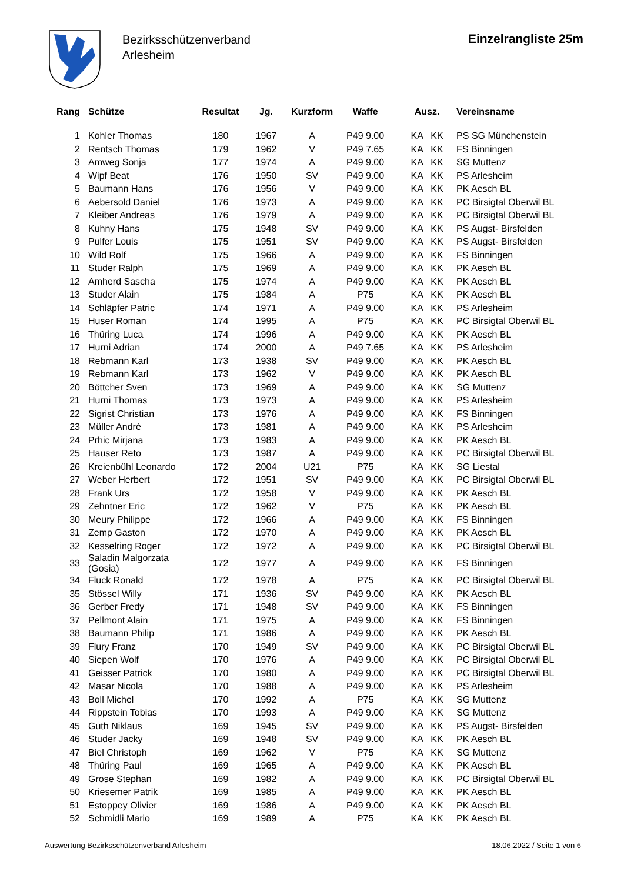Bezirksschützenverband
Arlesheim
Einzelrangliste 25m
| Rang | Schütze | Resultat | Jg. | Kurzform | Waffe | Ausz. | Vereinsname |
| --- | --- | --- | --- | --- | --- | --- | --- |
| 1 | Kohler Thomas | 180 | 1967 | A | P49 9.00 | KA KK | PS SG Münchenstein |
| 2 | Rentsch Thomas | 179 | 1962 | V | P49 7.65 | KA KK | FS Binningen |
| 3 | Amweg Sonja | 177 | 1974 | A | P49 9.00 | KA KK | SG Muttenz |
| 4 | Wipf Beat | 176 | 1950 | SV | P49 9.00 | KA KK | PS Arlesheim |
| 5 | Baumann Hans | 176 | 1956 | V | P49 9.00 | KA KK | PK Aesch BL |
| 6 | Aebersold Daniel | 176 | 1973 | A | P49 9.00 | KA KK | PC Birsigtal Oberwil BL |
| 7 | Kleiber Andreas | 176 | 1979 | A | P49 9.00 | KA KK | PC Birsigtal Oberwil BL |
| 8 | Kuhny Hans | 175 | 1948 | SV | P49 9.00 | KA KK | PS Augst- Birsfelden |
| 9 | Pulfer Louis | 175 | 1951 | SV | P49 9.00 | KA KK | PS Augst- Birsfelden |
| 10 | Wild Rolf | 175 | 1966 | A | P49 9.00 | KA KK | FS Binningen |
| 11 | Studer Ralph | 175 | 1969 | A | P49 9.00 | KA KK | PK Aesch BL |
| 12 | Amherd Sascha | 175 | 1974 | A | P49 9.00 | KA KK | PK Aesch BL |
| 13 | Studer Alain | 175 | 1984 | A | P75 | KA KK | PK Aesch BL |
| 14 | Schläpfer Patric | 174 | 1971 | A | P49 9.00 | KA KK | PS Arlesheim |
| 15 | Huser Roman | 174 | 1995 | A | P75 | KA KK | PC Birsigtal Oberwil BL |
| 16 | Thüring Luca | 174 | 1996 | A | P49 9.00 | KA KK | PK Aesch BL |
| 17 | Hurni Adrian | 174 | 2000 | A | P49 7.65 | KA KK | PS Arlesheim |
| 18 | Rebmann Karl | 173 | 1938 | SV | P49 9.00 | KA KK | PK Aesch BL |
| 19 | Rebmann Karl | 173 | 1962 | V | P49 9.00 | KA KK | PK Aesch BL |
| 20 | Böttcher Sven | 173 | 1969 | A | P49 9.00 | KA KK | SG Muttenz |
| 21 | Hurni Thomas | 173 | 1973 | A | P49 9.00 | KA KK | PS Arlesheim |
| 22 | Sigrist Christian | 173 | 1976 | A | P49 9.00 | KA KK | FS Binningen |
| 23 | Müller André | 173 | 1981 | A | P49 9.00 | KA KK | PS Arlesheim |
| 24 | Prhic Mirjana | 173 | 1983 | A | P49 9.00 | KA KK | PK Aesch BL |
| 25 | Hauser Reto | 173 | 1987 | A | P49 9.00 | KA KK | PC Birsigtal Oberwil BL |
| 26 | Kreienbühl Leonardo | 172 | 2004 | U21 | P75 | KA KK | SG Liestal |
| 27 | Weber Herbert | 172 | 1951 | SV | P49 9.00 | KA KK | PC Birsigtal Oberwil BL |
| 28 | Frank Urs | 172 | 1958 | V | P49 9.00 | KA KK | PK Aesch BL |
| 29 | Zehntner Eric | 172 | 1962 | V | P75 | KA KK | PK Aesch BL |
| 30 | Meury Philippe | 172 | 1966 | A | P49 9.00 | KA KK | FS Binningen |
| 31 | Zemp Gaston | 172 | 1970 | A | P49 9.00 | KA KK | PK Aesch BL |
| 32 | Kesselring Roger | 172 | 1972 | A | P49 9.00 | KA KK | PC Birsigtal Oberwil BL |
| 33 | Saladin Malgorzata (Gosia) | 172 | 1977 | A | P49 9.00 | KA KK | FS Binningen |
| 34 | Fluck Ronald | 172 | 1978 | A | P75 | KA KK | PC Birsigtal Oberwil BL |
| 35 | Stössel Willy | 171 | 1936 | SV | P49 9.00 | KA KK | PK Aesch BL |
| 36 | Gerber Fredy | 171 | 1948 | SV | P49 9.00 | KA KK | FS Binningen |
| 37 | Pellmont Alain | 171 | 1975 | A | P49 9.00 | KA KK | FS Binningen |
| 38 | Baumann Philip | 171 | 1986 | A | P49 9.00 | KA KK | PK Aesch BL |
| 39 | Flury Franz | 170 | 1949 | SV | P49 9.00 | KA KK | PC Birsigtal Oberwil BL |
| 40 | Siepen Wolf | 170 | 1976 | A | P49 9.00 | KA KK | PC Birsigtal Oberwil BL |
| 41 | Geisser Patrick | 170 | 1980 | A | P49 9.00 | KA KK | PC Birsigtal Oberwil BL |
| 42 | Masar Nicola | 170 | 1988 | A | P49 9.00 | KA KK | PS Arlesheim |
| 43 | Boll Michel | 170 | 1992 | A | P75 | KA KK | SG Muttenz |
| 44 | Rippstein Tobias | 170 | 1993 | A | P49 9.00 | KA KK | SG Muttenz |
| 45 | Guth Niklaus | 169 | 1945 | SV | P49 9.00 | KA KK | PS Augst- Birsfelden |
| 46 | Studer Jacky | 169 | 1948 | SV | P49 9.00 | KA KK | PK Aesch BL |
| 47 | Biel Christoph | 169 | 1962 | V | P75 | KA KK | SG Muttenz |
| 48 | Thüring Paul | 169 | 1965 | A | P49 9.00 | KA KK | PK Aesch BL |
| 49 | Grose Stephan | 169 | 1982 | A | P49 9.00 | KA KK | PC Birsigtal Oberwil BL |
| 50 | Kriesemer Patrik | 169 | 1985 | A | P49 9.00 | KA KK | PK Aesch BL |
| 51 | Estoppey Olivier | 169 | 1986 | A | P49 9.00 | KA KK | PK Aesch BL |
| 52 | Schmidli Mario | 169 | 1989 | A | P75 | KA KK | PK Aesch BL |
Auswertung Bezirksschützenverband Arlesheim 18.06.2022 / Seite 1 von 6